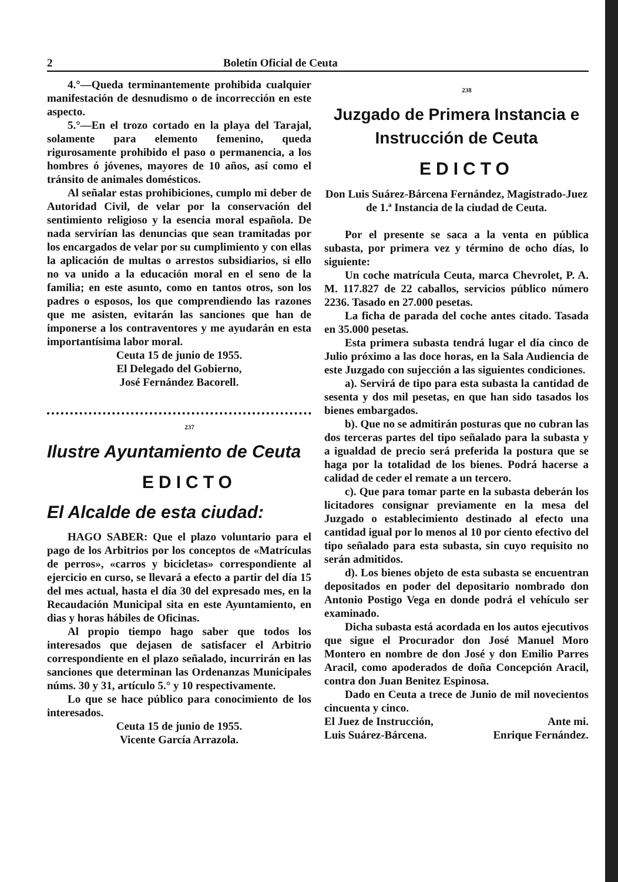2 Boletín Oficial de Ceuta
4.°—Queda terminantemente prohibida cualquier manifestación de desnudismo o de incorrección en este aspecto.
5.°—En el trozo cortado en la playa del Tarajal, solamente para elemento femenino, queda rigurosamente prohibido el paso o permanencia, a los hombres ó jóvenes, mayores de 10 años, así como el tránsito de animales domésticos.
Al señalar estas prohibiciones, cumplo mi deber de Autoridad Civil, de velar por la conservación del sentimiento religioso y la esencia moral española. De nada servirían las denuncias que sean tramitadas por los encargados de velar por su cumplimiento y con ellas la aplicación de multas o arrestos subsidiarios, si ello no va unido a la educación moral en el seno de la familia; en este asunto, como en tantos otros, son los padres o esposos, los que comprendiendo las razones que me asisten, evitarán las sanciones que han de imponerse a los contraventores y me ayudarán en esta importantísima labor moral.
Ceuta 15 de junio de 1955.
El Delegado del Gobierno,
José Fernández Bacorell.
237
Ilustre Ayuntamiento de Ceuta
EDICTO
El Alcalde de esta ciudad:
HAGO SABER: Que el plazo voluntario para el pago de los Arbitrios por los conceptos de «Matrículas de perros», «carros y bicicletas» correspondiente al ejercicio en curso, se llevará a efecto a partir del día 15 del mes actual, hasta el día 30 del expresado mes, en la Recaudación Municipal sita en este Ayuntamiento, en dias y horas hábiles de Oficinas.
Al propio tiempo hago saber que todos los interesados que dejasen de satisfacer el Arbitrio correspondiente en el plazo señalado, incurrirán en las sanciones que determinan las Ordenanzas Municipales núms. 30 y 31, artículo 5.° y 10 respectivamente.
Lo que se hace público para conocimiento de los interesados.
Ceuta 15 de junio de 1955.
Vicente García Arrazola.
238
Juzgado de Primera Instancia e Instrucción de Ceuta
EDICTO
Don Luis Suárez-Bárcena Fernández, Magistrado-Juez de 1.ª Instancia de la ciudad de Ceuta.
Por el presente se saca a la venta en pública subasta, por primera vez y término de ocho días, lo siguiente:
Un coche matrícula Ceuta, marca Chevrolet, P. A. M. 117.827 de 22 caballos, servicios público número 2236. Tasado en 27.000 pesetas.
La ficha de parada del coche antes citado. Tasada en 35.000 pesetas.
Esta primera subasta tendrá lugar el día cinco de Julio próximo a las doce horas, en la Sala Audiencia de este Juzgado con sujección a las siguientes condiciones.
a). Servirá de tipo para esta subasta la cantidad de sesenta y dos mil pesetas, en que han sido tasados los bienes embargados.
b). Que no se admitirán posturas que no cubran las dos terceras partes del tipo señalado para la subasta y a igualdad de precio será preferida la postura que se haga por la totalidad de los bienes. Podrá hacerse a calidad de ceder el remate a un tercero.
c). Que para tomar parte en la subasta deberán los licitadores consignar previamente en la mesa del Juzgado o establecimiento destinado al efecto una cantidad igual por lo menos al 10 por ciento efectivo del tipo señalado para esta subasta, sin cuyo requisito no serán admitidos.
d). Los bienes objeto de esta subasta se encuentran depositados en poder del depositario nombrado don Antonio Postigo Vega en donde podrá el vehículo ser examinado.
Dicha subasta está acordada en los autos ejecutivos que sigue el Procurador don José Manuel Moro Montero en nombre de don José y don Emilio Parres Aracil, como apoderados de doña Concepción Aracil, contra don Juan Benitez Espinosa.
Dado en Ceuta a trece de Junio de mil novecientos cincuenta y cinco.
El Juez de Instrucción, Ante mi.
Luis Suárez-Bárcena. Enrique Fernández.